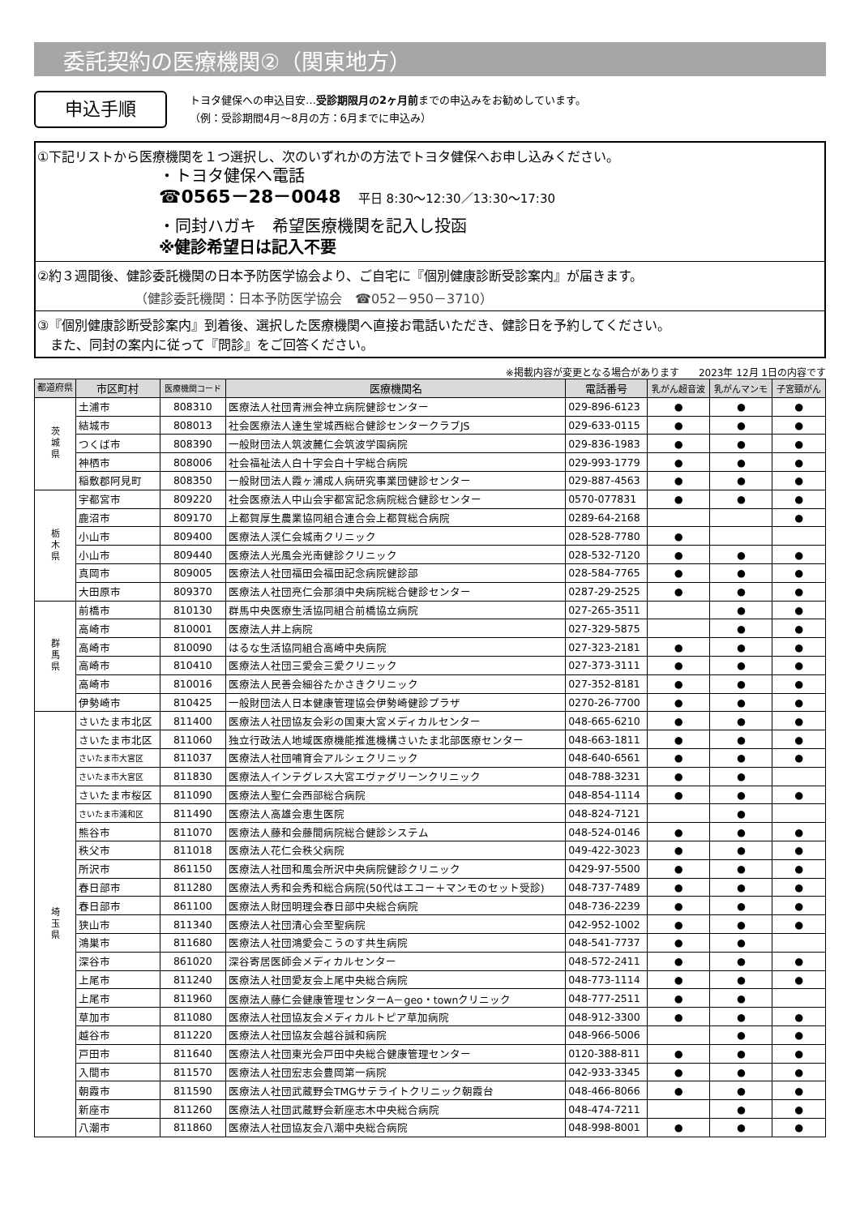委託契約の医療機関②（関東地方）
申込手順
トヨタ健保への申込目安…受診期限月の2ヶ月前までの申込みをお勧めしています。
（例：受診期間4月～8月の方：6月までに申込み）
①下記リストから医療機関を１つ選択し、次のいずれかの方法でトヨタ健保へお申し込みください。
・トヨタ健保へ電話
☎0565－28－0048 　平日 8:30～12:30／13:30～17:30
・同封ハガキ　希望医療機関を記入し投函
※健診希望日は記入不要
②約３週間後、健診委託機関の日本予防医学協会より、ご自宅に『個別健康診断受診案内』が届きます。
（健診委託機関：日本予防医学協会　☎052－950－3710）
③『個別健康診断受診案内』到着後、選択した医療機関へ直接お電話いただき、健診日を予約してください。
　また、同封の案内に従って『問診』をご回答ください。
※掲載内容が変更となる場合があります　　2023年 12月 1日の内容です
| 都道府県 | 市区町村 | 医療機関コード | 医療機関名 | 電話番号 | 乳がん超音波 | 乳がんマンモ | 子宮頸がん |
| --- | --- | --- | --- | --- | --- | --- | --- |
| 茨 城 県 | 土浦市 | 808310 | 医療法人社団青洲会神立病院健診センター | 029-896-6123 | ● | ● | ● |
| | 結城市 | 808013 | 社会医療法人達生堂城西総合健診センタークラブJS | 029-633-0115 | ● | ● | ● |
| | つくば市 | 808390 | 一般財団法人筑波麓仁会筑波学園病院 | 029-836-1983 | ● | ● | ● |
| | 神栖市 | 808006 | 社会福祉法人白十字会白十字総合病院 | 029-993-1779 | ● | ● | ● |
| | 稲敷郡阿見町 | 808350 | 一般財団法人霞ヶ浦成人病研究事業団健診センター | 029-887-4563 | ● | ● | ● |
| 栃 木 県 | 宇都宮市 | 809220 | 社会医療法人中山会宇都宮記念病院総合健診センター | 0570-077831 | ● | ● | ● |
| | 鹿沼市 | 809170 | 上都賀厚生農業協同組合連合会上都賀総合病院 | 0289-64-2168 | | | ● |
| | 小山市 | 809400 | 医療法人渓仁会城南クリニック | 028-528-7780 | ● | | |
| | 小山市 | 809440 | 医療法人光風会光南健診クリニック | 028-532-7120 | ● | ● | ● |
| | 真岡市 | 809005 | 医療法人社団福田会福田記念病院健診部 | 028-584-7765 | ● | ● | ● |
| | 大田原市 | 809370 | 医療法人社団亮仁会那須中央病院総合健診センター | 0287-29-2525 | ● | ● | ● |
| 群 馬 県 | 前橋市 | 810130 | 群馬中央医療生活協同組合前橋協立病院 | 027-265-3511 | | ● | ● |
| | 高崎市 | 810001 | 医療法人井上病院 | 027-329-5875 | | ● | ● |
| | 高崎市 | 810090 | はるな生活協同組合高崎中央病院 | 027-323-2181 | ● | ● | ● |
| | 高崎市 | 810410 | 医療法人社団三愛会三愛クリニック | 027-373-3111 | ● | ● | ● |
| | 高崎市 | 810016 | 医療法人民善会細谷たかさきクリニック | 027-352-8181 | ● | ● | ● |
| | 伊勢崎市 | 810425 | 一般財団法人日本健康管理協会伊勢崎健診プラザ | 0270-26-7700 | ● | ● | ● |
| 埼 玉 県 | さいたま市北区 | 811400 | 医療法人社団協友会彩の国東大宮メディカルセンター | 048-665-6210 | ● | ● | ● |
| | さいたま市北区 | 811060 | 独立行政法人地域医療機能推進機構さいたま北部医療センター | 048-663-1811 | ● | ● | ● |
| | さいたま市大宮区 | 811037 | 医療法人社団哺育会アルシェクリニック | 048-640-6561 | ● | ● | ● |
| | さいたま市大宮区 | 811830 | 医療法人インテグレス大宮エヴァグリーンクリニック | 048-788-3231 | ● | ● | |
| | さいたま市桜区 | 811090 | 医療法人聖仁会西部総合病院 | 048-854-1114 | ● | ● | ● |
| | さいたま市浦和区 | 811490 | 医療法人高雄会恵生医院 | 048-824-7121 | | ● | |
| | 熊谷市 | 811070 | 医療法人藤和会藤間病院総合健診システム | 048-524-0146 | ● | ● | ● |
| | 秩父市 | 811018 | 医療法人花仁会秩父病院 | 049-422-3023 | ● | ● | ● |
| | 所沢市 | 861150 | 医療法人社団和風会所沢中央病院健診クリニック | 0429-97-5500 | ● | ● | ● |
| | 春日部市 | 811280 | 医療法人秀和会秀和総合病院(50代はエコー＋マンモのセット受診) | 048-737-7489 | ● | ● | ● |
| | 春日部市 | 861100 | 医療法人財団明理会春日部中央総合病院 | 048-736-2239 | ● | ● | ● |
| | 狭山市 | 811340 | 医療法人社団清心会至聖病院 | 042-952-1002 | ● | ● | ● |
| | 鴻巣市 | 811680 | 医療法人社団鴻愛会こうのす共生病院 | 048-541-7737 | ● | ● | |
| | 深谷市 | 861020 | 深谷寄居医師会メディカルセンター | 048-572-2411 | ● | ● | ● |
| | 上尾市 | 811240 | 医療法人社団愛友会上尾中央総合病院 | 048-773-1114 | ● | ● | ● |
| | 上尾市 | 811960 | 医療法人藤仁会健康管理センターA－geo・townクリニック | 048-777-2511 | ● | ● | |
| | 草加市 | 811080 | 医療法人社団協友会メディカルトピア草加病院 | 048-912-3300 | ● | ● | ● |
| | 越谷市 | 811220 | 医療法人社団協友会越谷誠和病院 | 048-966-5006 | | ● | ● |
| | 戸田市 | 811640 | 医療法人社団東光会戸田中央総合健康管理センター | 0120-388-811 | ● | ● | ● |
| | 入間市 | 811570 | 医療法人社団宏志会豊岡第一病院 | 042-933-3345 | ● | ● | ● |
| | 朝霞市 | 811590 | 医療法人社団武蔵野会TMGサテライトクリニック朝霞台 | 048-466-8066 | ● | ● | ● |
| | 新座市 | 811260 | 医療法人社団武蔵野会新座志木中央総合病院 | 048-474-7211 | | ● | ● |
| | 八潮市 | 811860 | 医療法人社団協友会八潮中央総合病院 | 048-998-8001 | ● | ● | ● |